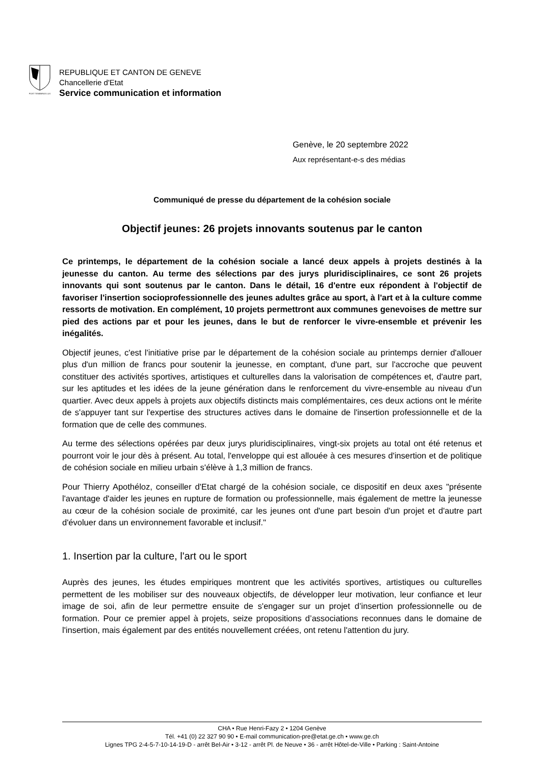POST TENEBRAS LUX
REPUBLIQUE ET CANTON DE GENEVE
Chancellerie d'Etat
Service communication et information
Genève, le 20 septembre 2022
Aux représentant-e-s des médias
Communiqué de presse du département de la cohésion sociale
Objectif jeunes: 26 projets innovants soutenus par le canton
Ce printemps, le département de la cohésion sociale a lancé deux appels à projets destinés à la jeunesse du canton. Au terme des sélections par des jurys pluridisciplinaires, ce sont 26 projets innovants qui sont soutenus par le canton. Dans le détail, 16 d'entre eux répondent à l'objectif de favoriser l'insertion socioprofessionnelle des jeunes adultes grâce au sport, à l'art et à la culture comme ressorts de motivation. En complément, 10 projets permettront aux communes genevoises de mettre sur pied des actions par et pour les jeunes, dans le but de renforcer le vivre-ensemble et prévenir les inégalités.
Objectif jeunes, c'est l'initiative prise par le département de la cohésion sociale au printemps dernier d'allouer plus d'un million de francs pour soutenir la jeunesse, en comptant, d'une part, sur l'accroche que peuvent constituer des activités sportives, artistiques et culturelles dans la valorisation de compétences et, d'autre part, sur les aptitudes et les idées de la jeune génération dans le renforcement du vivre-ensemble au niveau d'un quartier. Avec deux appels à projets aux objectifs distincts mais complémentaires, ces deux actions ont le mérite de s'appuyer tant sur l'expertise des structures actives dans le domaine de l'insertion professionnelle et de la formation que de celle des communes.
Au terme des sélections opérées par deux jurys pluridisciplinaires, vingt-six projets au total ont été retenus et pourront voir le jour dès à présent. Au total, l'enveloppe qui est allouée à ces mesures d'insertion et de politique de cohésion sociale en milieu urbain s'élève à 1,3 million de francs.
Pour Thierry Apothéloz, conseiller d'Etat chargé de la cohésion sociale, ce dispositif en deux axes "présente l'avantage d'aider les jeunes en rupture de formation ou professionnelle, mais également de mettre la jeunesse au cœur de la cohésion sociale de proximité, car les jeunes ont d'une part besoin d'un projet et d'autre part d'évoluer dans un environnement favorable et inclusif."
1. Insertion par la culture, l'art ou le sport
Auprès des jeunes, les études empiriques montrent que les activités sportives, artistiques ou culturelles permettent de les mobiliser sur des nouveaux objectifs, de développer leur motivation, leur confiance et leur image de soi, afin de leur permettre ensuite de s'engager sur un projet d’insertion professionnelle ou de formation. Pour ce premier appel à projets, seize propositions d’associations reconnues dans le domaine de l'insertion, mais également par des entités nouvellement créées, ont retenu l'attention du jury.
CHA • Rue Henri-Fazy 2 • 1204 Genève
Tél. +41 (0) 22 327 90 90 • E-mail communication-pre@etat.ge.ch • www.ge.ch
Lignes TPG 2-4-5-7-10-14-19-D - arrêt Bel-Air • 3-12 - arrêt Pl. de Neuve • 36 - arrêt Hôtel-de-Ville • Parking : Saint-Antoine